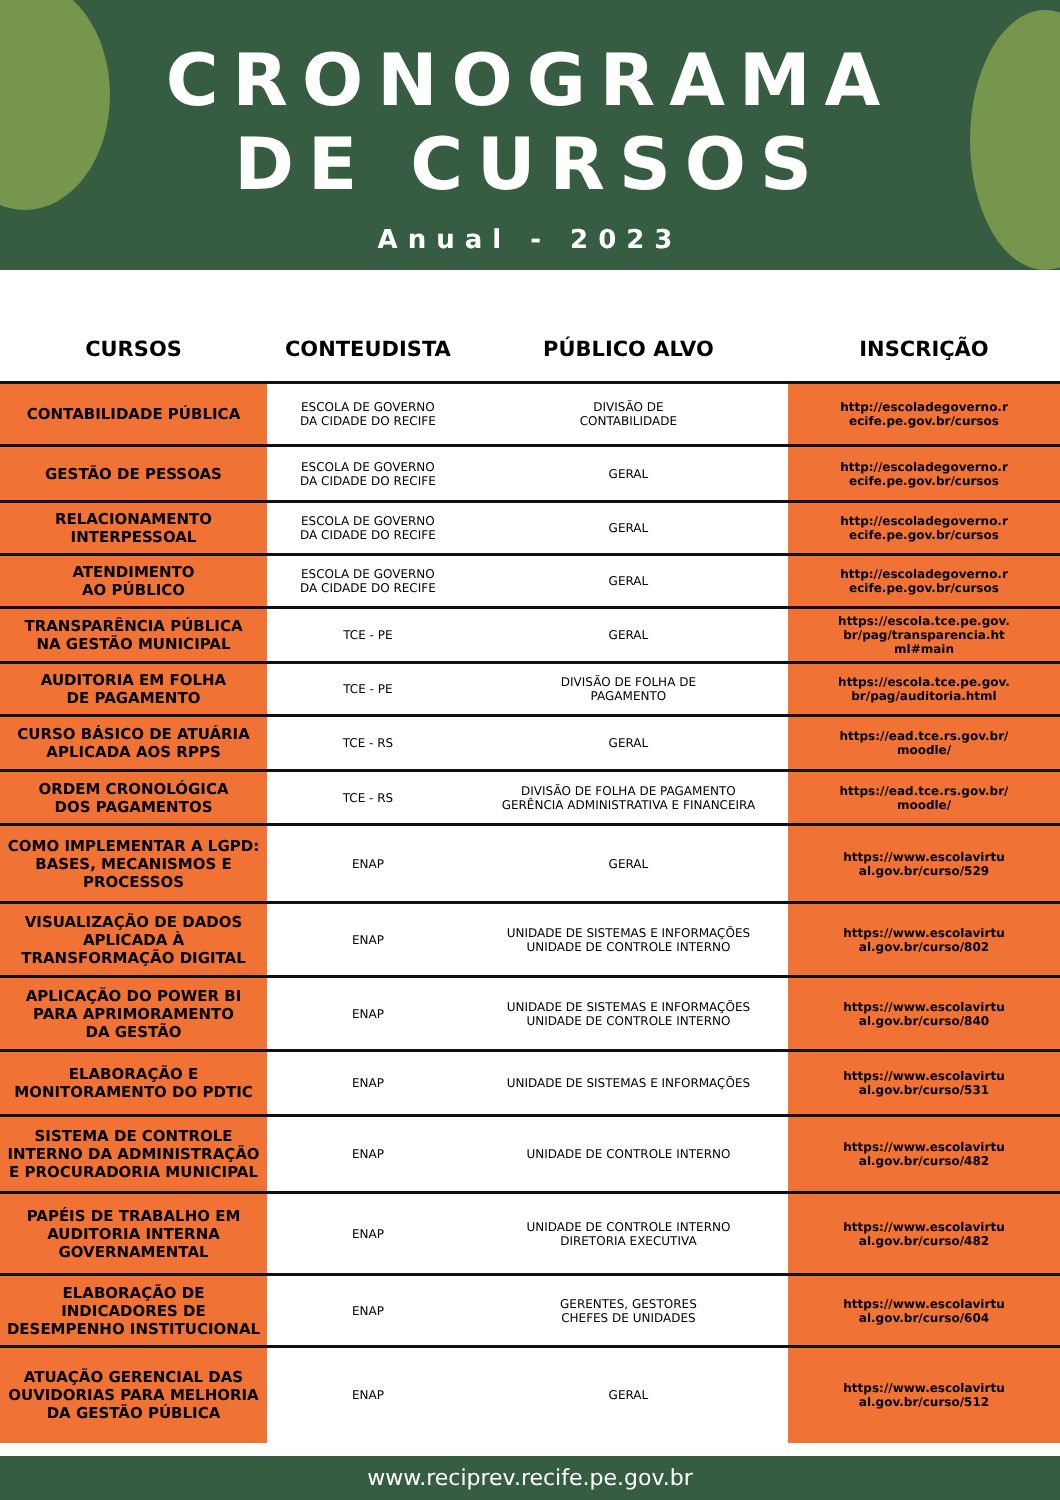CRONOGRAMA
DE CURSOS
Anual - 2023
| CURSOS | CONTEUDISTA | PÚBLICO ALVO | INSCRIÇÃO |
| --- | --- | --- | --- |
| CONTABILIDADE PÚBLICA | ESCOLA DE GOVERNO DA CIDADE DO RECIFE | DIVISÃO DE CONTABILIDADE | http://escoladegoverno.r ecife.pe.gov.br/cursos |
| GESTÃO DE PESSOAS | ESCOLA DE GOVERNO DA CIDADE DO RECIFE | GERAL | http://escoladegoverno.r ecife.pe.gov.br/cursos |
| RELACIONAMENTO INTERPESSOAL | ESCOLA DE GOVERNO DA CIDADE DO RECIFE | GERAL | http://escoladegoverno.r ecife.pe.gov.br/cursos |
| ATENDIMENTO AO PÚBLICO | ESCOLA DE GOVERNO DA CIDADE DO RECIFE | GERAL | http://escoladegoverno.r ecife.pe.gov.br/cursos |
| TRANSPARÊNCIA PÚBLICA NA GESTÃO MUNICIPAL | TCE - PE | GERAL | https://escola.tce.pe.gov. br/pag/transparencia.ht ml#main |
| AUDITORIA EM FOLHA DE PAGAMENTO | TCE - PE | DIVISÃO DE FOLHA DE PAGAMENTO | https://escola.tce.pe.gov. br/pag/auditoria.html |
| CURSO BÁSICO DE ATUÁRIA APLICADA AOS RPPS | TCE - RS | GERAL | https://ead.tce.rs.gov.br/ moodle/ |
| ORDEM CRONOLÓGICA DOS PAGAMENTOS | TCE - RS | DIVISÃO DE FOLHA DE PAGAMENTO GERÊNCIA ADMINISTRATIVA E FINANCEIRA | https://ead.tce.rs.gov.br/ moodle/ |
| COMO IMPLEMENTAR A LGPD: BASES, MECANISMOS E PROCESSOS | ENAP | GERAL | https://www.escolavirtu al.gov.br/curso/529 |
| VISUALIZAÇÃO DE DADOS APLICADA À TRANSFORMAÇÃO DIGITAL | ENAP | UNIDADE DE SISTEMAS E INFORMAÇÕES UNIDADE DE CONTROLE INTERNO | https://www.escolavirtu al.gov.br/curso/802 |
| APLICAÇÃO DO POWER BI PARA APRIMORAMENTO DA GESTÃO | ENAP | UNIDADE DE SISTEMAS E INFORMAÇÕES UNIDADE DE CONTROLE INTERNO | https://www.escolavirtu al.gov.br/curso/840 |
| ELABORAÇÃO E MONITORAMENTO DO PDTIC | ENAP | UNIDADE DE SISTEMAS E INFORMAÇÕES | https://www.escolavirtu al.gov.br/curso/531 |
| SISTEMA DE CONTROLE INTERNO DA ADMINISTRAÇÃO E PROCURADORIA MUNICIPAL | ENAP | UNIDADE DE CONTROLE INTERNO | https://www.escolavirtu al.gov.br/curso/482 |
| PAPÉIS DE TRABALHO EM AUDITORIA INTERNA GOVERNAMENTAL | ENAP | UNIDADE DE CONTROLE INTERNO DIRETORIA EXECUTIVA | https://www.escolavirtu al.gov.br/curso/482 |
| ELABORAÇÃO DE INDICADORES DE DESEMPENHO INSTITUCIONAL | ENAP | GERENTES, GESTORES CHEFES DE UNIDADES | https://www.escolavirtu al.gov.br/curso/604 |
| ATUAÇÃO GERENCIAL DAS OUVIDORIAS PARA MELHORIA DA GESTÃO PÚBLICA | ENAP | GERAL | https://www.escolavirtu al.gov.br/curso/512 |
www.reciprev.recife.pe.gov.br